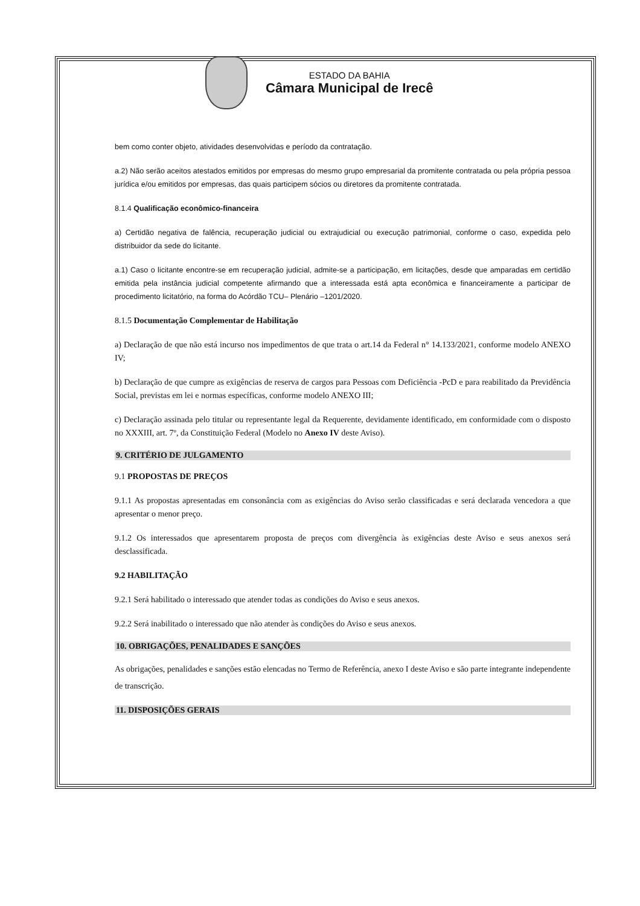ESTADO DA BAHIA
Câmara Municipal de Irecê
bem como conter objeto, atividades desenvolvidas e período da contratação.
a.2) Não serão aceitos atestados emitidos por empresas do mesmo grupo empresarial da promitente contratada ou pela própria pessoa jurídica e/ou emitidos por empresas, das quais participem sócios ou diretores da promitente contratada.
8.1.4 Qualificação econômico-financeira
a) Certidão negativa de falência, recuperação judicial ou extrajudicial ou execução patrimonial, conforme o caso, expedida pelo distribuidor da sede do licitante.
a.1) Caso o licitante encontre-se em recuperação judicial, admite-se a participação, em licitações, desde que amparadas em certidão emitida pela instância judicial competente afirmando que a interessada está apta econômica e financeiramente a participar de procedimento licitatório, na forma do Acórdão TCU– Plenário –1201/2020.
8.1.5 Documentação Complementar de Habilitação
a) Declaração de que não está incurso nos impedimentos de que trata o art.14 da Federal n° 14.133/2021, conforme modelo ANEXO IV;
b) Declaração de que cumpre as exigências de reserva de cargos para Pessoas com Deficiência -PcD e para reabilitado da Previdência Social, previstas em lei e normas específicas, conforme modelo ANEXO III;
c) Declaração assinada pelo titular ou representante legal da Requerente, devidamente identificado, em conformidade com o disposto no XXXIII, art. 7º, da Constituição Federal (Modelo no Anexo IV deste Aviso).
9. CRITÉRIO DE JULGAMENTO
9.1 PROPOSTAS DE PREÇOS
9.1.1 As propostas apresentadas em consonância com as exigências do Aviso serão classificadas e será declarada vencedora a que apresentar o menor preço.
9.1.2 Os interessados que apresentarem proposta de preços com divergência às exigências deste Aviso e seus anexos será desclassificada.
9.2 HABILITAÇÃO
9.2.1 Será habilitado o interessado que atender todas as condições do Aviso e seus anexos.
9.2.2 Será inabilitado o interessado que não atender às condições do Aviso e seus anexos.
10. OBRIGAÇÕES, PENALIDADES E SANÇÕES
As obrigações, penalidades e sanções estão elencadas no Termo de Referência, anexo I deste Aviso e são parte integrante independente de transcrição.
11. DISPOSIÇÕES GERAIS